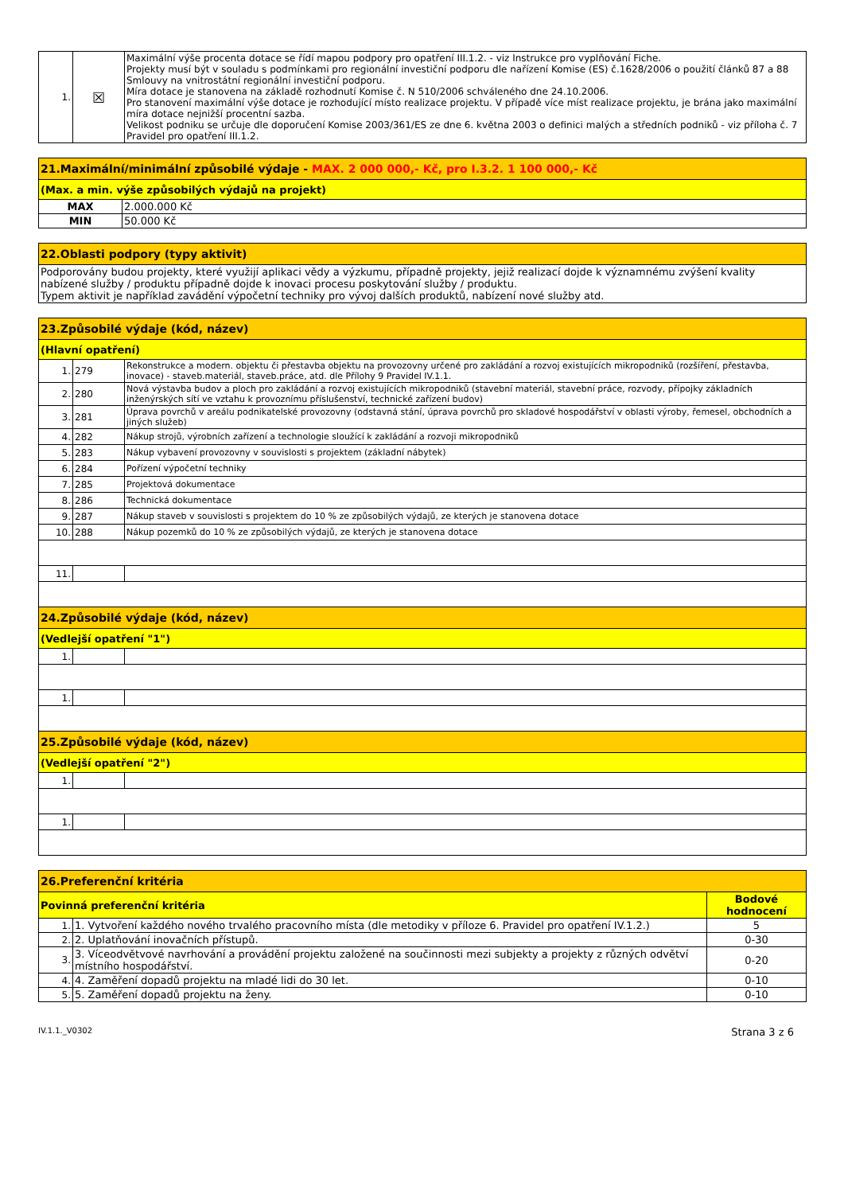| 1. | ☒ | Maximální výše procenta dotace se řídí mapou podpory pro opatření III.1.2. - viz Instrukce pro vyplňování Fiche. Projekty musí být v souladu s podmínkami pro regionální investiční podporu dle nařízení Komise (ES) č.1628/2006 o použití článků 87 a 88 Smlouvy na vnitrostátní regionální investiční podporu. Míra dotace je stanovena na základě rozhodnutí Komise č. N 510/2006 schváleného dne 24.10.2006. Pro stanovení maximální výše dotace je rozhodující místo realizace projektu. V případě více míst realizace projektu, je brána jako maximální míra dotace nejnižší procentní sazba. Velikost podniku se určuje dle doporučení Komise 2003/361/ES ze dne 6. května 2003 o definici malých a středních podniků - viz příloha č. 7 Pravidel pro opatření III.1.2. |
| 21.Maximální/minimální způsobilé výdaje - MAX. 2 000 000,- Kč, pro I.3.2. 1 100 000,- Kč | |
| (Max. a min. výše způsobilých výdajů na projekt) | |
| MAX | 2.000.000 Kč |
| MIN | 50.000 Kč |
| 22.Oblasti podpory (typy aktivit) |
| Podporovány budou projekty, které využijí aplikaci vědy a výzkumu, případně projekty, jejiž realizací dojde k významnému zvýšení kvality nabízené služby / produktu případně dojde k inovaci procesu poskytování služby / produktu. Typem aktivit je například zavádění výpočetní techniky pro vývoj dalších produktů, nabízení nové služby atd. |
| 23.Způsobilé výdaje (kód, název) | | |
| (Hlavní opatření) | | |
| 1. | 279 | Rekonstrukce a modern. objektu či přestavba objektu na provozovny určené pro zakládání a rozvoj existujících mikropodniků (rozšíření, přestavba, inovace) - staveb.materiál, staveb.práce, atd. dle Přílohy 9 Pravidel IV.1.1. |
| 2. | 280 | Nová výstavba budov a ploch pro zakládání a rozvoj existujících mikropodniků (stavební materiál, stavební práce, rozvody, přípojky základních inženýrských sítí ve vztahu k provoznímu příslušenství, technické zařízení budov) |
| 3. | 281 | Úprava povrchů v areálu podnikatelské provozovny (odstavná stání, úprava povrchů pro skladové hospodářství v oblasti výroby, řemesel, obchodních a jiných služeb) |
| 4. | 282 | Nákup strojů, výrobních zařízení a technologie sloužící k zakládání a rozvoji mikropodniků |
| 5. | 283 | Nákup vybavení provozovny v souvislosti s projektem (základní nábytek) |
| 6. | 284 | Pořízení výpočetní techniky |
| 7. | 285 | Projektová dokumentace |
| 8. | 286 | Technická dokumentace |
| 9. | 287 | Nákup staveb v souvislosti s projektem do 10 % ze způsobilých výdajů, ze kterých je stanovena dotace |
| 10. | 288 | Nákup pozemků do 10 % ze způsobilých výdajů, ze kterých je stanovena dotace |
| 11. | | |
| 24.Způsobilé výdaje (kód, název) | | |
| (Vedlejší opatření "1") | | |
| 1. | | |
| 1. | | |
| 25.Způsobilé výdaje (kód, název) | | |
| (Vedlejší opatření "2") | | |
| 1. | | |
| 1. | | |
| 26.Preferenční kritéria | | |
| Povinná preferenční kritéria | | Bodové hodnocení |
| 1. | 1. Vytvoření každého nového trvalého pracovního místa (dle metodiky v příloze 6. Pravidel pro opatření IV.1.2.) | 5 |
| 2. | 2. Uplatňování inovačních přístupů. | 0-30 |
| 3. | 3. Víceodvětvové navrhování a provádění projektu založené na součinnosti mezi subjekty a projekty z různých odvětví místního hospodářství. | 0-20 |
| 4. | 4. Zaměření dopadů projektu na mladé lidi do 30 let. | 0-10 |
| 5. | 5. Zaměření dopadů projektu na ženy. | 0-10 |
IV.1.1._V0302 Strana 3 z 6